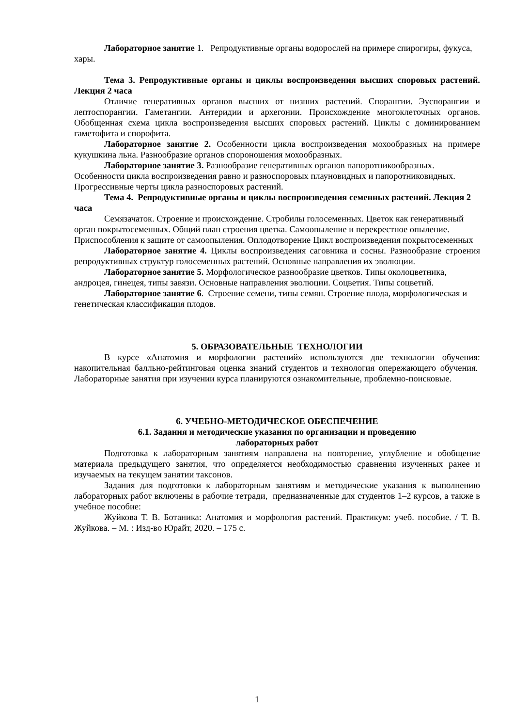Лабораторное занятие 1. Репродуктивные органы водорослей на примере спирогиры, фукуса, хары.
Тема 3. Репродуктивные органы и циклы воспроизведения высших споровых растений. Лекция 2 часа
Отличие генеративных органов высших от низших растений. Спорангии. Эуспорангии и лептоспорангии. Гаметангии. Антеридии и архегонии. Происхождение многоклеточных органов. Обобщенная схема цикла воспроизведения высших споровых растений. Циклы с доминированием гаметофита и спорофита.
Лабораторное занятие 2. Особенности цикла воспроизведения мохообразных на примере кукушкина льна. Разнообразие органов спороношения мохообразных.
Лабораторное занятие 3. Разнообразие генеративных органов папоротникообразных. Особенности цикла воспроизведения равно и разноспоровых плауновидных и папоротниковидных. Прогрессивные черты цикла разноспоровых растений.
Тема 4. Репродуктивные органы и циклы воспроизведения семенных растений. Лекция 2 часа
Семязачаток. Строение и происхождение. Стробилы голосеменных. Цветок как генеративный орган покрытосеменных. Общий план строения цветка. Самоопыление и перекрестное опыление. Приспособления к защите от самоопыления. Оплодотворение Цикл воспроизведения покрытосеменных
Лабораторное занятие 4. Циклы воспроизведения саговника и сосны. Разнообразие строения репродуктивных структур голосеменных растений. Основные направления их эволюции.
Лабораторное занятие 5. Морфологическое разнообразие цветков. Типы околоцветника, андроцея, гинецея, типы завязи. Основные направления эволюции. Соцветия. Типы соцветий.
Лабораторное занятие 6. Строение семени, типы семян. Строение плода, морфологическая и генетическая классификация плодов.
5. ОБРАЗОВАТЕЛЬНЫЕ ТЕХНОЛОГИИ
В курсе «Анатомия и морфологии растений» используются две технологии обучения: накопительная балльно-рейтинговая оценка знаний студентов и технология опережающего обучения. Лабораторные занятия при изучении курса планируются ознакомительные, проблемно-поисковые.
6. УЧЕБНО-МЕТОДИЧЕСКОЕ ОБЕСПЕЧЕНИЕ
6.1. Задания и методические указания по организации и проведению
лабораторных работ
Подготовка к лабораторным занятиям направлена на повторение, углубление и обобщение материала предыдущего занятия, что определяется необходимостью сравнения изученных ранее и изучаемых на текущем занятии таксонов.
Задания для подготовки к лабораторным занятиям и методические указания к выполнению лабораторных работ включены в рабочие тетради, предназначенные для студентов 1–2 курсов, а также в учебное пособие:
Жуйкова Т. В. Ботаника: Анатомия и морфология растений. Практикум: учеб. пособие. / Т. В. Жуйкова. – М. : Изд-во Юрайт, 2020. – 175 с.
1